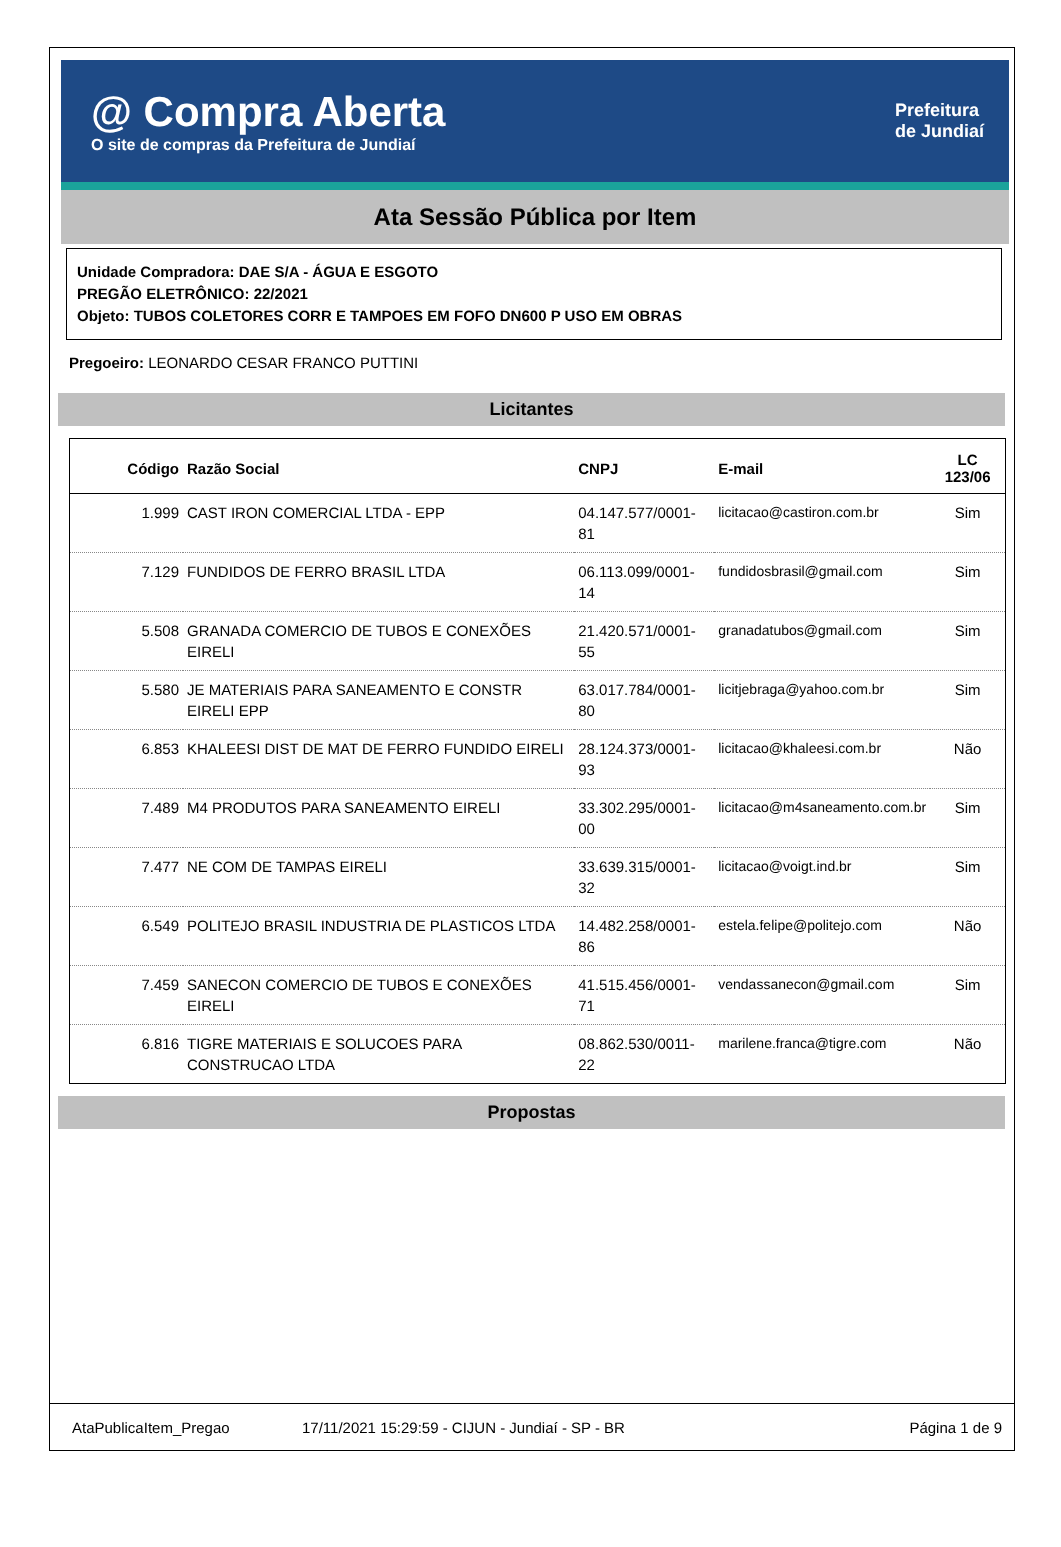@ Compra Aberta
O site de compras da Prefeitura de Jundiaí
Prefeitura
de Jundiaí
Ata Sessão Pública por Item
Unidade Compradora: DAE S/A - ÁGUA E ESGOTO
PREGÃO ELETRÔNICO: 22/2021
Objeto: TUBOS COLETORES CORR E TAMPOES EM FOFO DN600 P USO EM OBRAS
Pregoeiro: LEONARDO CESAR FRANCO PUTTINI
Licitantes
| Código | Razão Social | CNPJ | E-mail | LC 123/06 |
| --- | --- | --- | --- | --- |
| 1.999 | CAST IRON COMERCIAL LTDA - EPP | 04.147.577/0001-81 | licitacao@castiron.com.br | Sim |
| 7.129 | FUNDIDOS DE FERRO BRASIL LTDA | 06.113.099/0001-14 | fundidosbrasil@gmail.com | Sim |
| 5.508 | GRANADA COMERCIO DE TUBOS E CONEXÕES EIRELI | 21.420.571/0001-55 | granadatubos@gmail.com | Sim |
| 5.580 | JE MATERIAIS PARA SANEAMENTO E CONSTR EIRELI EPP | 63.017.784/0001-80 | licitjebraga@yahoo.com.br | Sim |
| 6.853 | KHALEESI DIST DE MAT DE FERRO FUNDIDO EIRELI | 28.124.373/0001-93 | licitacao@khaleesi.com.br | Não |
| 7.489 | M4 PRODUTOS PARA SANEAMENTO EIRELI | 33.302.295/0001-00 | licitacao@m4saneamento.com.br | Sim |
| 7.477 | NE COM DE TAMPAS EIRELI | 33.639.315/0001-32 | licitacao@voigt.ind.br | Sim |
| 6.549 | POLITEJO BRASIL INDUSTRIA DE PLASTICOS LTDA | 14.482.258/0001-86 | estela.felipe@politejo.com | Não |
| 7.459 | SANECON COMERCIO DE TUBOS E CONEXÕES EIRELI | 41.515.456/0001-71 | vendassanecon@gmail.com | Sim |
| 6.816 | TIGRE MATERIAIS E SOLUCOES PARA CONSTRUCAO LTDA | 08.862.530/0011-22 | marilene.franca@tigre.com | Não |
Propostas
AtaPublicaItem_Pregao 17/11/2021 15:29:59 - CIJUN - Jundiaí - SP - BR Página 1 de 9